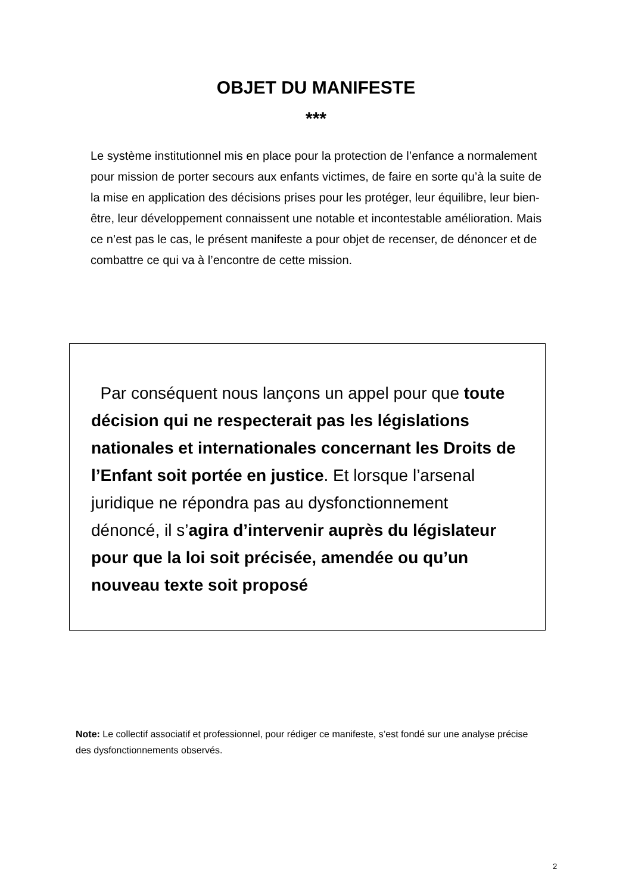OBJET DU MANIFESTE
***
Le système institutionnel mis en place pour la protection de l’enfance a normalement pour mission de porter secours aux enfants victimes, de faire en sorte qu’à la suite de la mise en application des décisions prises pour les protéger, leur équilibre, leur bien-être, leur développement connaissent une notable et incontestable amélioration. Mais ce n’est pas le cas, le présent manifeste a pour objet de recenser, de dénoncer et de combattre ce qui va à l’encontre de cette mission.
Par conséquent nous lançons un appel pour que toute décision qui ne respecterait pas les législations nationales et internationales concernant les Droits de l’Enfant soit portée en justice. Et lorsque l’arsenal juridique ne répondra pas au dysfonctionnement dénoncé, il s’agira d’intervenir auprès du législateur pour que la loi soit précisée, amendée ou qu’un nouveau texte soit proposé
Note: Le collectif associatif et professionnel, pour rédiger ce manifeste, s’est fondé sur une analyse précise des dysfonctionnements observés.
2